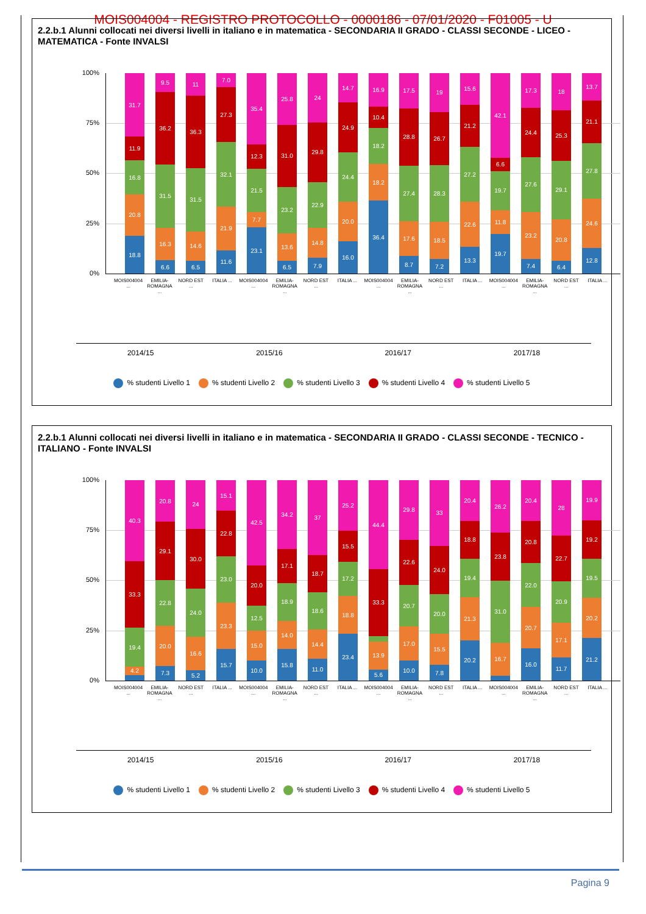MOIS004004 - REGISTRO PROTOCOLLO - 0000186 - 07/01/2020 - F01005 - U
2.2.b.1 Alunni collocati nei diversi livelli in italiano e in matematica - SECONDARIA II GRADO - CLASSI SECONDE - LICEO - MATEMATICA - Fonte INVALSI
100%
75%
50%
25%
0%
18.8
20.8
16.8
11.9
31.7
6.6
16.3
31.5
36.2
9.5
6.5
14.6
31.5
36.3
11
11.6
21.9
32.1
27.3
7.0
23.1
7.7
21.5
12.3
35.4
6.5
13.6
23.2
31.0
25.8
7.9
14.8
22.9
29.8
24
16.0
20.0
24.4
24.9
14.7
36.4
18.2
18.2
10.4
16.9
8.7
17.6
27.4
28.8
17.5
7.2
18.5
28.3
26.7
19
13.3
22.6
27.2
21.2
15.6
19.7
11.8
19.7
6.6
42.1
7.4
23.2
27.6
24.4
17.3
6.4
20.8
29.1
25.3
18
12.8
24.6
27.8
21.1
13.7
MOIS004004 ...
EMILIA-ROMAGNA ...
NORD EST ...
ITALIA ... MOIS004004 ...
EMILIA-ROMAGNA ...
NORD EST ...
ITALIA ... MOIS004004 ...
EMILIA-ROMAGNA ...
NORD EST ...
ITALIA ... MOIS004004 ...
EMILIA-ROMAGNA ...
NORD EST ...
ITALIA ...
2014/15 2015/16 2016/17 2017/18
% studenti Livello 1 % studenti Livello 2 % studenti Livello 3 % studenti Livello 4 % studenti Livello 5
2.2.b.1 Alunni collocati nei diversi livelli in italiano e in matematica - SECONDARIA II GRADO - CLASSI SECONDE - TECNICO - ITALIANO - Fonte INVALSI
100%
75%
50%
25%
0%
4.2
19.4
33.3
40.3
7.3
20.0
22.8
29.1
20.8
5.2
16.6
24.0
30.0
24
15.7
23.3
23.0
22.8
15.1
10.0
15.0
12.5
20.0
42.5
15.8
14.0
18.9
17.1
34.2
11.0
14.4
18.6
18.7
37
23.4
18.8
17.2
15.5
25.2
5.6
13.9
33.3
44.4
10.0
17.0
20.7
22.6
29.8
7.8
15.5
20.0
24.0
33
20.2
21.3
19.4
18.8
20.4
16.7
31.0
23.8
26.2
16.0
20.7
22.0
20.8
20.4
11.7
17.1
20.9
22.7
28
21.2
20.2
19.5
19.2
19.9
MOIS004004 ...
EMILIA-ROMAGNA ...
NORD EST ...
ITALIA ... MOIS004004 ...
EMILIA-ROMAGNA ...
NORD EST ...
ITALIA ... MOIS004004 ...
EMILIA-ROMAGNA ...
NORD EST ...
ITALIA ... MOIS004004 ...
EMILIA-ROMAGNA ...
NORD EST ...
ITALIA ...
2014/15 2015/16 2016/17 2017/18
% studenti Livello 1 % studenti Livello 2 % studenti Livello 3 % studenti Livello 4 % studenti Livello 5
Pagina 9